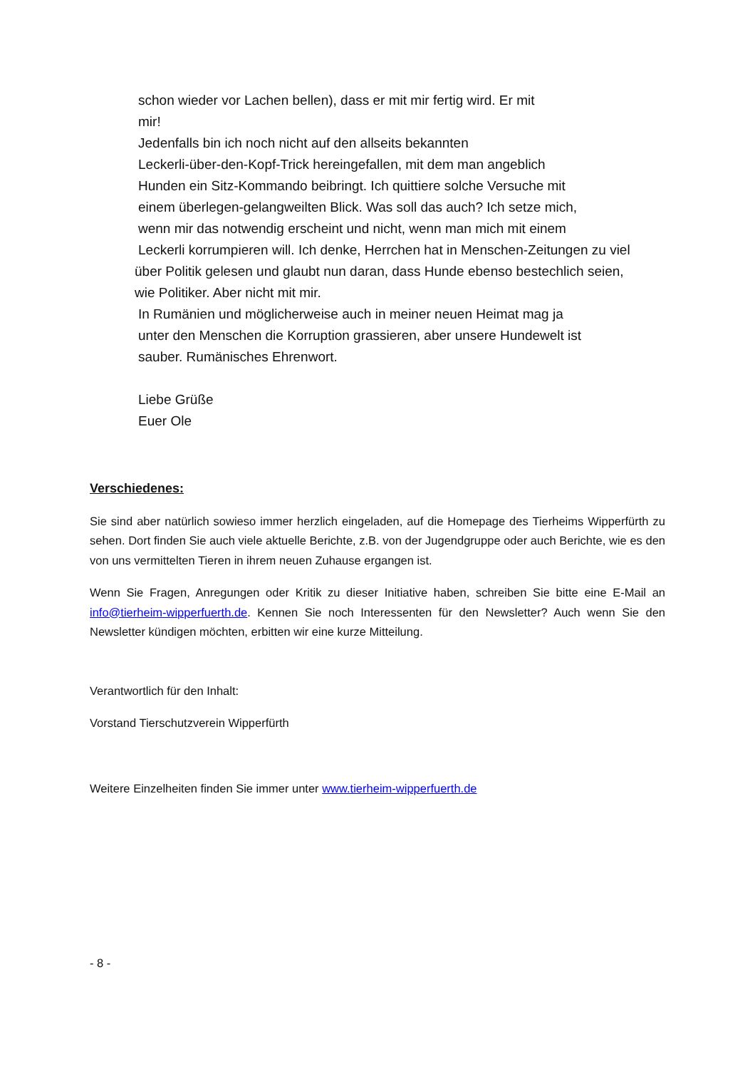schon wieder vor Lachen bellen), dass er mit mir fertig wird. Er mit
mir!
Jedenfalls bin ich noch nicht auf den allseits bekannten
Leckerli-über-den-Kopf-Trick hereingefallen, mit dem man angeblich
Hunden ein Sitz-Kommando beibringt. Ich quittiere solche Versuche mit
einem überlegen-gelangweilten Blick. Was soll das auch? Ich setze mich,
wenn mir das notwendig erscheint und nicht, wenn man mich mit einem
Leckerli korrumpieren will. Ich denke, Herrchen hat in Menschen-Zeitungen zu viel
über Politik gelesen und glaubt nun daran, dass Hunde ebenso bestechlich seien,
wie Politiker. Aber nicht mit mir.
In Rumänien und möglicherweise auch in meiner neuen Heimat mag ja
unter den Menschen die Korruption grassieren, aber unsere Hundewelt ist
sauber. Rumänisches Ehrenwort.
Liebe Grüße
Euer Ole
Verschiedenes:
Sie sind aber natürlich sowieso immer herzlich eingeladen, auf die Homepage des Tierheims Wipperfürth zu sehen. Dort finden Sie auch viele aktuelle Berichte, z.B. von der Jugendgruppe oder auch Berichte, wie es den von uns vermittelten Tieren in ihrem neuen Zuhause ergangen ist.
Wenn Sie Fragen, Anregungen oder Kritik zu dieser Initiative haben, schreiben Sie bitte eine E-Mail an info@tierheim-wipperfuerth.de. Kennen Sie noch Interessenten für den Newsletter? Auch wenn Sie den Newsletter kündigen möchten, erbitten wir eine kurze Mitteilung.
Verantwortlich für den Inhalt:
Vorstand Tierschutzverein Wipperfürth
Weitere Einzelheiten finden Sie immer unter www.tierheim-wipperfuerth.de
- 8 -